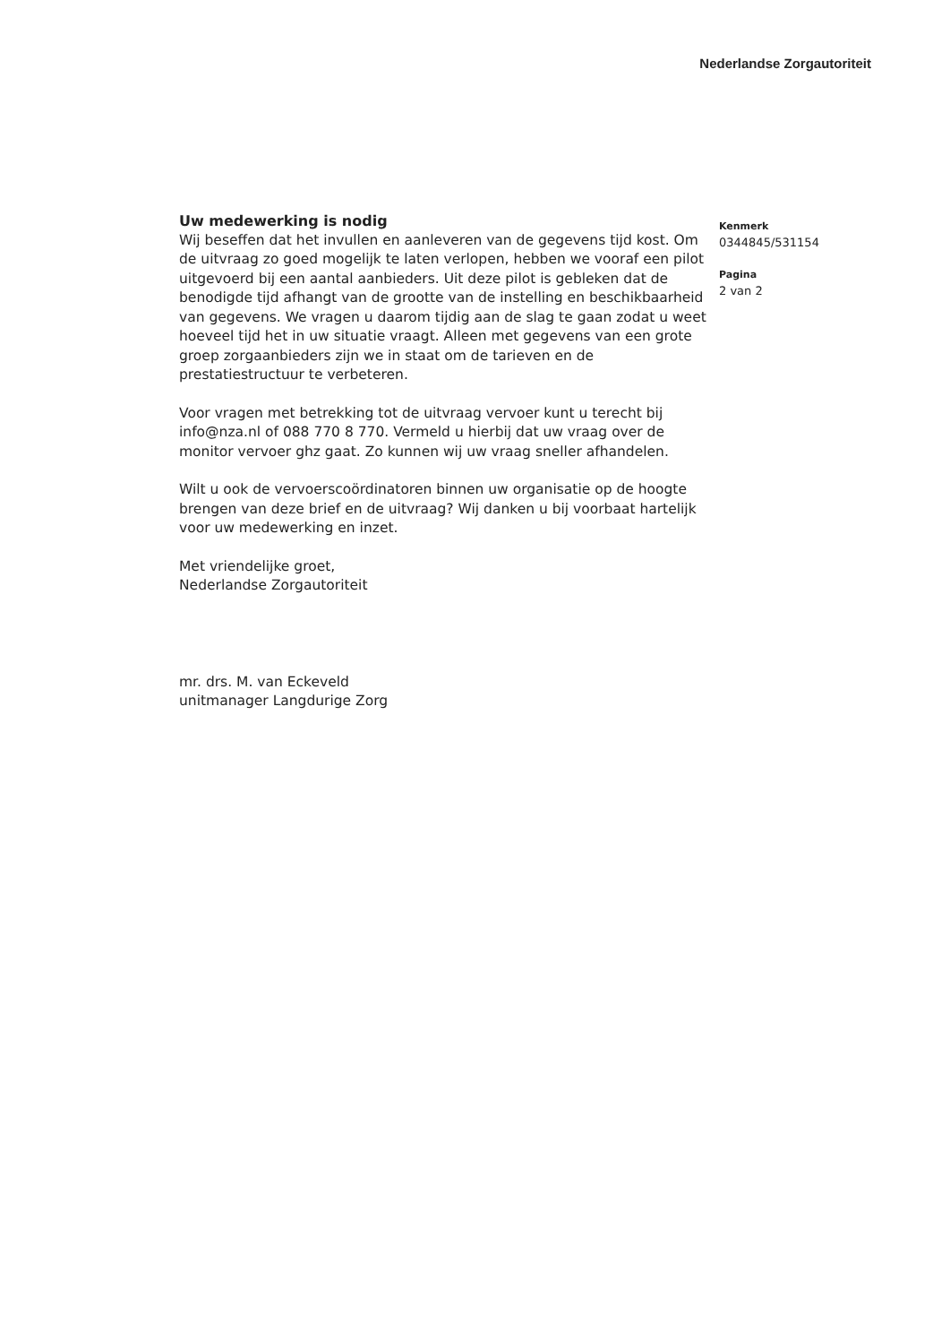Nederlandse Zorgautoriteit
Uw medewerking is nodig
Wij beseffen dat het invullen en aanleveren van de gegevens tijd kost. Om de uitvraag zo goed mogelijk te laten verlopen, hebben we vooraf een pilot uitgevoerd bij een aantal aanbieders. Uit deze pilot is gebleken dat de benodigde tijd afhangt van de grootte van de instelling en beschikbaarheid van gegevens. We vragen u daarom tijdig aan de slag te gaan zodat u weet hoeveel tijd het in uw situatie vraagt. Alleen met gegevens van een grote groep zorgaanbieders zijn we in staat om de tarieven en de prestatiestructuur te verbeteren.
Voor vragen met betrekking tot de uitvraag vervoer kunt u terecht bij info@nza.nl of 088 770 8 770. Vermeld u hierbij dat uw vraag over de monitor vervoer ghz gaat. Zo kunnen wij uw vraag sneller afhandelen.
Wilt u ook de vervoerscoördinatoren binnen uw organisatie op de hoogte brengen van deze brief en de uitvraag? Wij danken u bij voorbaat hartelijk voor uw medewerking en inzet.
Met vriendelijke groet,
Nederlandse Zorgautoriteit
mr. drs. M. van Eckeveld
unitmanager Langdurige Zorg
Kenmerk
0344845/531154
Pagina
2 van 2